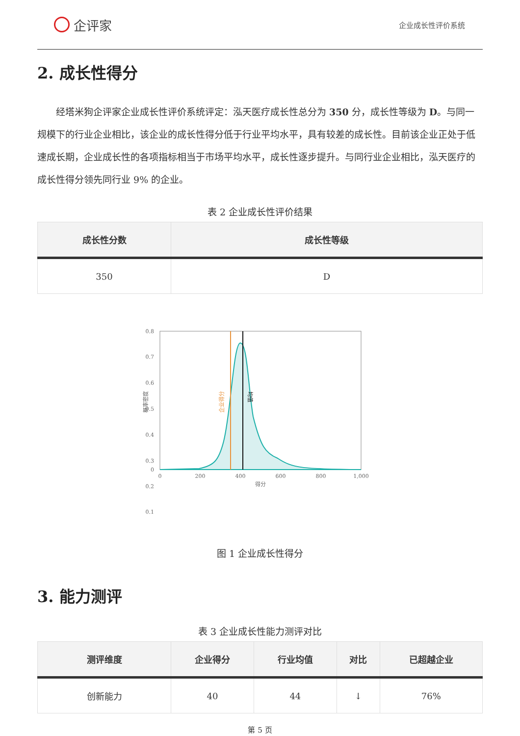企评家
企业成长性评价系统
2. 成长性得分
经塔米狗企评家企业成长性评价系统评定：泓天医疗成长性总分为 350 分，成长性等级为 D。与同一规模下的行业企业相比，该企业的成长性得分低于行业平均水平，具有较差的成长性。目前该企业正处于低速成长期，企业成长性的各项指标相当于市场平均水平，成长性逐步提升。与同行业企业相比，泓天医疗的成长性得分领先同行业 9% 的企业。
表 2 企业成长性评价结果
| 成长性分数 | 成长性等级 |
| --- | --- |
| 350 | D |
0.8
0.7
0.6
0.5
0.4
0.3
0.2
0.1
0
0
200
400
600
800
1,000
得分
概率密度
企业得分
均值
图 1 企业成长性得分
3. 能力测评
表 3 企业成长性能力测评对比
| 测评维度 | 企业得分 | 行业均值 | 对比 | 已超越企业 |
| --- | --- | --- | --- | --- |
| 创新能力 | 40 | 44 | ↓ | 76% |
第 5 页